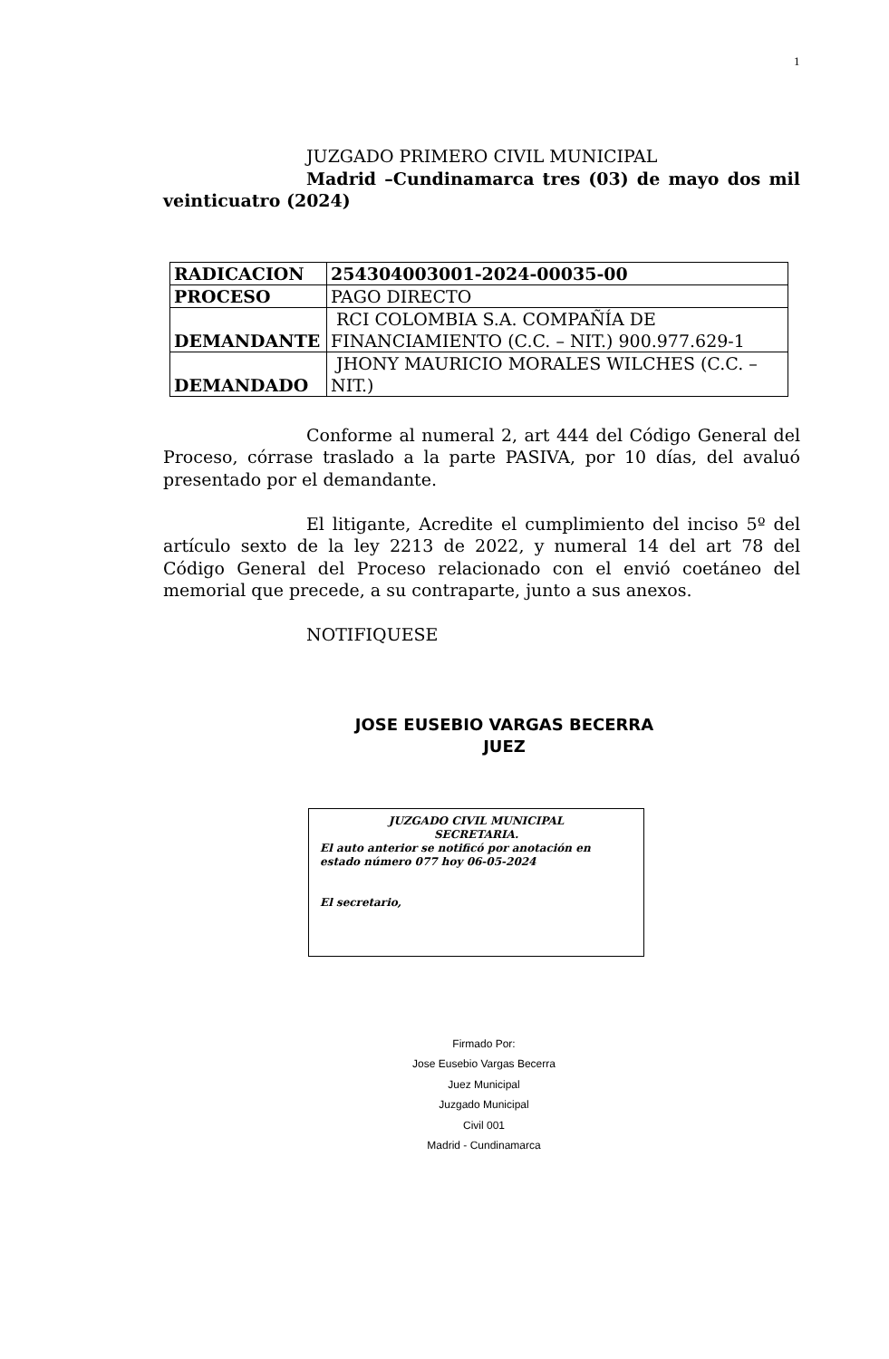1
JUZGADO PRIMERO CIVIL MUNICIPAL
Madrid –Cundinamarca tres (03) de mayo dos mil veinticuatro (2024)
| RADICACION | 254304003001-2024-00035-00 |
| PROCESO | PAGO DIRECTO |
| DEMANDANTE | RCI COLOMBIA S.A. COMPAÑÍA DE FINANCIAMIENTO (C.C. – NIT.) 900.977.629-1 |
| DEMANDADO | JHONY MAURICIO MORALES WILCHES (C.C. – NIT.) |
Conforme al numeral 2, art 444 del Código General del Proceso, córrase traslado a la parte PASIVA, por 10 días, del avaluó presentado por el demandante.
El litigante, Acredite el cumplimiento del inciso 5º del artículo sexto de la ley 2213 de 2022, y numeral 14 del art 78 del Código General del Proceso relacionado con el envió coetáneo del memorial que precede, a su contraparte, junto a sus anexos.
NOTIFIQUESE
JOSE EUSEBIO VARGAS BECERRA
JUEZ
JUZGADO CIVIL MUNICIPAL
SECRETARIA.
El auto anterior se notificó por anotación en estado número 077 hoy 06-05-2024
El secretario,
Firmado Por:
Jose Eusebio Vargas Becerra
Juez Municipal
Juzgado Municipal
Civil 001
Madrid - Cundinamarca